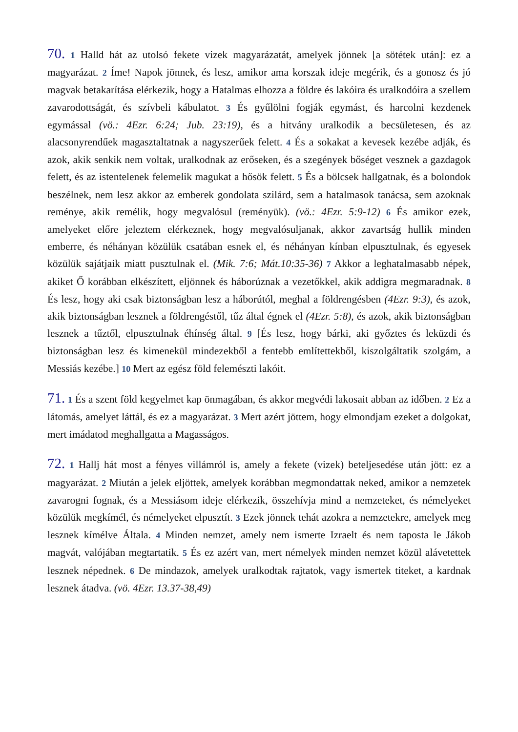70. 1 Halld hát az utolsó fekete vizek magyarázatát, amelyek jönnek [a sötétek után]: ez a magyarázat. 2 Íme! Napok jönnek, és lesz, amikor ama korszak ideje megérik, és a gonosz és jó magvak betakarítása elérkezik, hogy a Hatalmas elhozza a földre és lakóira és uralkodóira a szellem zavarodottságát, és szívbeli kábulatot. 3 És gyűlölni fogják egymást, és harcolni kezdenek egymással (vö.: 4Ezr. 6:24; Jub. 23:19), és a hitvány uralkodik a becsületesen, és az alacsonyrendűek magasztaltatnak a nagyszerűek felett. 4 És a sokakat a kevesek kezébe adják, és azok, akik senkik nem voltak, uralkodnak az erőseken, és a szegények bőséget vesznek a gazdagok felett, és az istentelenek felemelik magukat a hősök felett. 5 És a bölcsek hallgatnak, és a bolondok beszélnek, nem lesz akkor az emberek gondolata szilárd, sem a hatalmasok tanácsa, sem azoknak reménye, akik remélik, hogy megvalósul (reményük). (vö.: 4Ezr. 5:9-12) 6 És amikor ezek, amelyeket előre jeleztem elérkeznek, hogy megvalósuljanak, akkor zavartság hullik minden emberre, és néhányan közülük csatában esnek el, és néhányan kínban elpusztulnak, és egyesek közülük sajátjaik miatt pusztulnak el. (Mik. 7:6; Mát.10:35-36) 7 Akkor a leghatalmasabb népek, akiket Ő korábban elkészített, eljönnek és háborúznak a vezetőkkel, akik addigra megmaradnak. 8 És lesz, hogy aki csak biztonságban lesz a háborútól, meghal a földrengésben (4Ezr. 9:3), és azok, akik biztonságban lesznek a földrengéstől, tűz által égnek el (4Ezr. 5:8), és azok, akik biztonságban lesznek a tűztől, elpusztulnak éhínség által. 9 [És lesz, hogy bárki, aki győztes és leküzdi és biztonságban lesz és kimenekül mindezekből a fentebb említettekből, kiszolgáltatik szolgám, a Messiás kezébe.] 10 Mert az egész föld felemészti lakóit.
71. 1 És a szent föld kegyelmet kap önmagában, és akkor megvédi lakosait abban az időben. 2 Ez a látomás, amelyet láttál, és ez a magyarázat. 3 Mert azért jöttem, hogy elmondjam ezeket a dolgokat, mert imádatod meghallgatta a Magasságos.
72. 1 Hallj hát most a fényes villámról is, amely a fekete (vizek) beteljesedése után jött: ez a magyarázat. 2 Miután a jelek eljöttek, amelyek korábban megmondattak neked, amikor a nemzetek zavarogni fognak, és a Messiásom ideje elérkezik, összehívja mind a nemzeteket, és némelyeket közülük megkímél, és némelyeket elpusztít. 3 Ezek jönnek tehát azokra a nemzetekre, amelyek meg lesznek kímélve Általa. 4 Minden nemzet, amely nem ismerte Izraelt és nem taposta le Jákob magvát, valójában megtartatik. 5 És ez azért van, mert némelyek minden nemzet közül alávetettek lesznek népednek. 6 De mindazok, amelyek uralkodtak rajtatok, vagy ismertek titeket, a kardnak lesznek átadva. (vö. 4Ezr. 13.37-38,49)